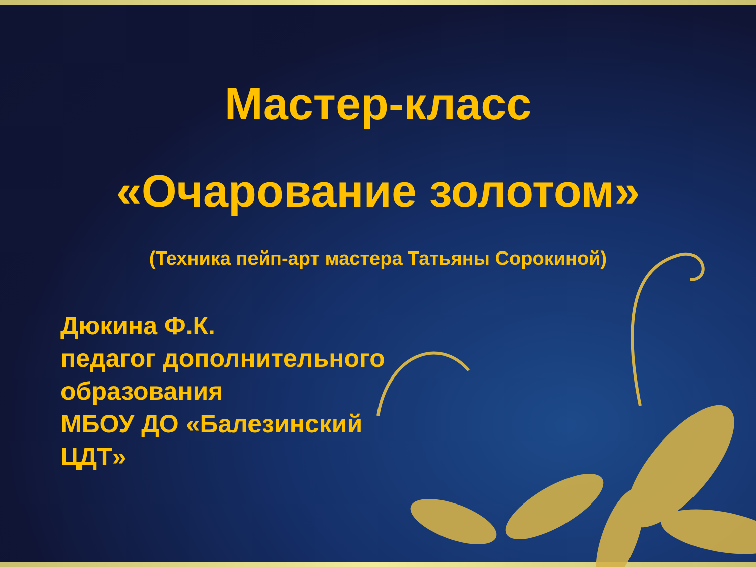Мастер-класс
«Очарование золотом»
(Техника пейп-арт мастера Татьяны Сорокиной)
Дюкина Ф.К.
педагог дополнительного
образования
МБОУ ДО «Балезинский
ЦДТ»